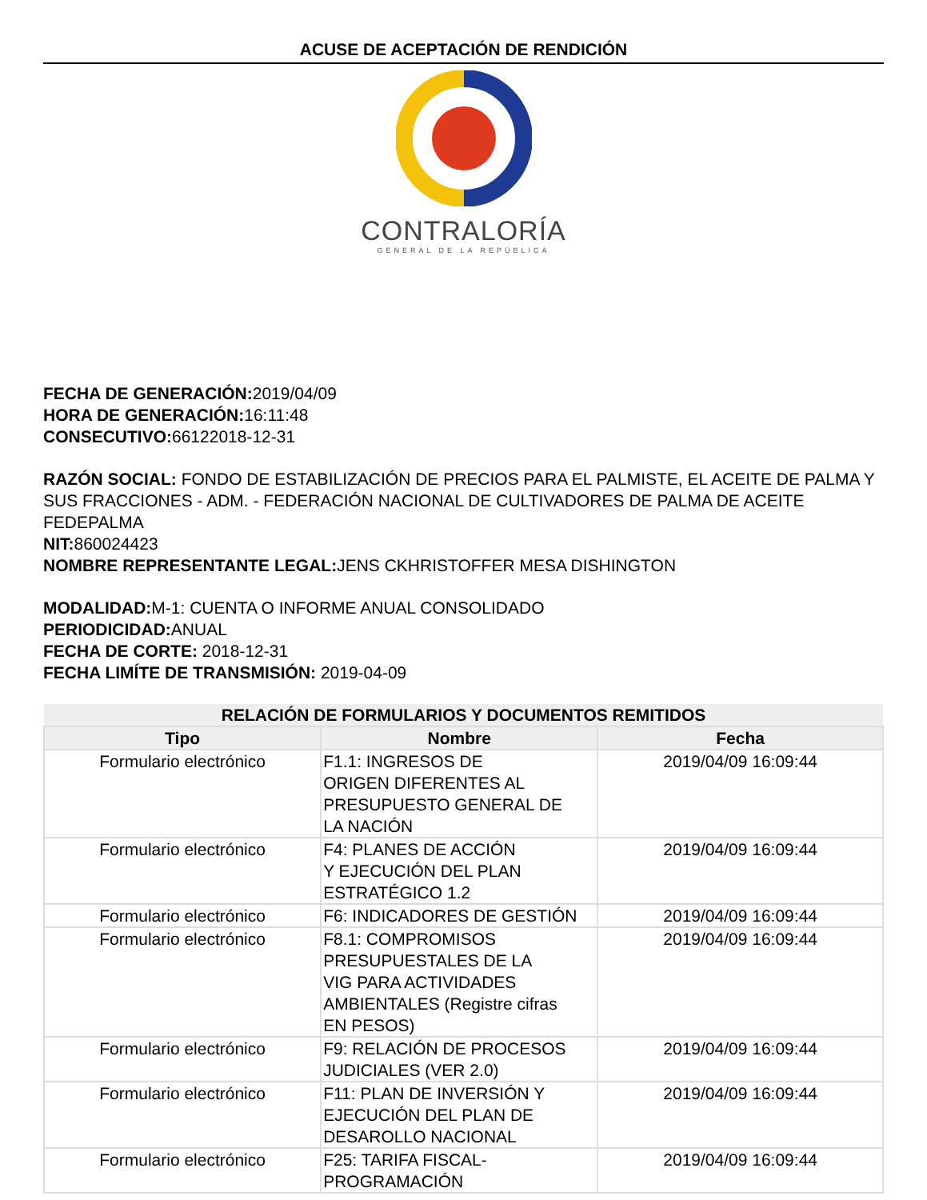ACUSE DE ACEPTACIÓN DE RENDICIÓN
CONTRALORÍA
GENERAL DE LA REPÚBLICA
FECHA DE GENERACIÓN: 2019/04/09
HORA DE GENERACIÓN: 16:11:48
CONSECUTIVO: 66122018-12-31
RAZÓN SOCIAL: FONDO DE ESTABILIZACIÓN DE PRECIOS PARA EL PALMISTE, EL ACEITE DE PALMA Y SUS FRACCIONES - ADM. - FEDERACIÓN NACIONAL DE CULTIVADORES DE PALMA DE ACEITE FEDEPALMA
NIT: 860024423
NOMBRE REPRESENTANTE LEGAL: JENS CKHRISTOFFER MESA DISHINGTON
MODALIDAD: M-1: CUENTA O INFORME ANUAL CONSOLIDADO
PERIODICIDAD: ANUAL
FECHA DE CORTE: 2018-12-31
FECHA LIMÍTE DE TRANSMISIÓN: 2019-04-09
| RELACIÓN DE FORMULARIOS Y DOCUMENTOS REMITIDOS | | |
| --- | --- | --- |
| Tipo | Nombre | Fecha |
| Formulario electrónico | F1.1: INGRESOS DE ORIGEN DIFERENTES AL PRESUPUESTO GENERAL DE LA NACIÓN | 2019/04/09 16:09:44 |
| Formulario electrónico | F4: PLANES DE ACCIÓN Y EJECUCIÓN DEL PLAN ESTRATÉGICO 1.2 | 2019/04/09 16:09:44 |
| Formulario electrónico | F6: INDICADORES DE GESTIÓN | 2019/04/09 16:09:44 |
| Formulario electrónico | F8.1: COMPROMISOS PRESUPUESTALES DE LA VIG PARA ACTIVIDADES AMBIENTALES (Registre cifras EN PESOS) | 2019/04/09 16:09:44 |
| Formulario electrónico | F9: RELACIÓN DE PROCESOS JUDICIALES (VER 2.0) | 2019/04/09 16:09:44 |
| Formulario electrónico | F11: PLAN DE INVERSIÓN Y EJECUCIÓN DEL PLAN DE DESAROLLO NACIONAL | 2019/04/09 16:09:44 |
| Formulario electrónico | F25: TARIFA FISCAL- PROGRAMACIÓN | 2019/04/09 16:09:44 |